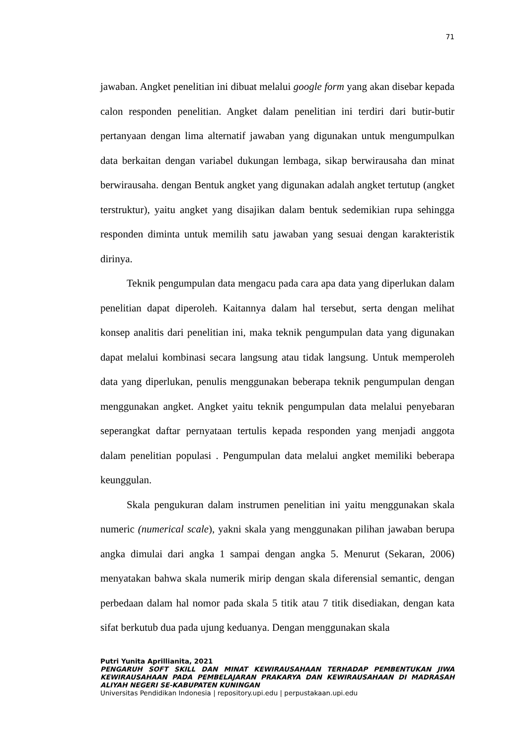71
jawaban. Angket penelitian ini dibuat melalui google form yang akan disebar kepada calon responden penelitian. Angket dalam penelitian ini terdiri dari butir-butir pertanyaan dengan lima alternatif jawaban yang digunakan untuk mengumpulkan data berkaitan dengan variabel dukungan lembaga, sikap berwirausaha dan minat berwirausaha. dengan Bentuk angket yang digunakan adalah angket tertutup (angket terstruktur), yaitu angket yang disajikan dalam bentuk sedemikian rupa sehingga responden diminta untuk memilih satu jawaban yang sesuai dengan karakteristik dirinya.
Teknik pengumpulan data mengacu pada cara apa data yang diperlukan dalam penelitian dapat diperoleh. Kaitannya dalam hal tersebut, serta dengan melihat konsep analitis dari penelitian ini, maka teknik pengumpulan data yang digunakan dapat melalui kombinasi secara langsung atau tidak langsung. Untuk memperoleh data yang diperlukan, penulis menggunakan beberapa teknik pengumpulan dengan menggunakan angket. Angket yaitu teknik pengumpulan data melalui penyebaran seperangkat daftar pernyataan tertulis kepada responden yang menjadi anggota dalam penelitian populasi . Pengumpulan data melalui angket memiliki beberapa keunggulan.
Skala pengukuran dalam instrumen penelitian ini yaitu menggunakan skala numeric (numerical scale), yakni skala yang menggunakan pilihan jawaban berupa angka dimulai dari angka 1 sampai dengan angka 5. Menurut (Sekaran, 2006) menyatakan bahwa skala numerik mirip dengan skala diferensial semantic, dengan perbedaan dalam hal nomor pada skala 5 titik atau 7 titik disediakan, dengan kata sifat berkutub dua pada ujung keduanya. Dengan menggunakan skala
Putri Yunita Aprillianita, 2021
PENGARUH SOFT SKILL DAN MINAT KEWIRAUSAHAAN TERHADAP PEMBENTUKAN JIWA KEWIRAUSAHAAN PADA PEMBELAJARAN PRAKARYA DAN KEWIRAUSAHAAN DI MADRASAH ALIYAH NEGERI SE-KABUPATEN KUNINGAN
Universitas Pendidikan Indonesia | repository.upi.edu | perpustakaan.upi.edu